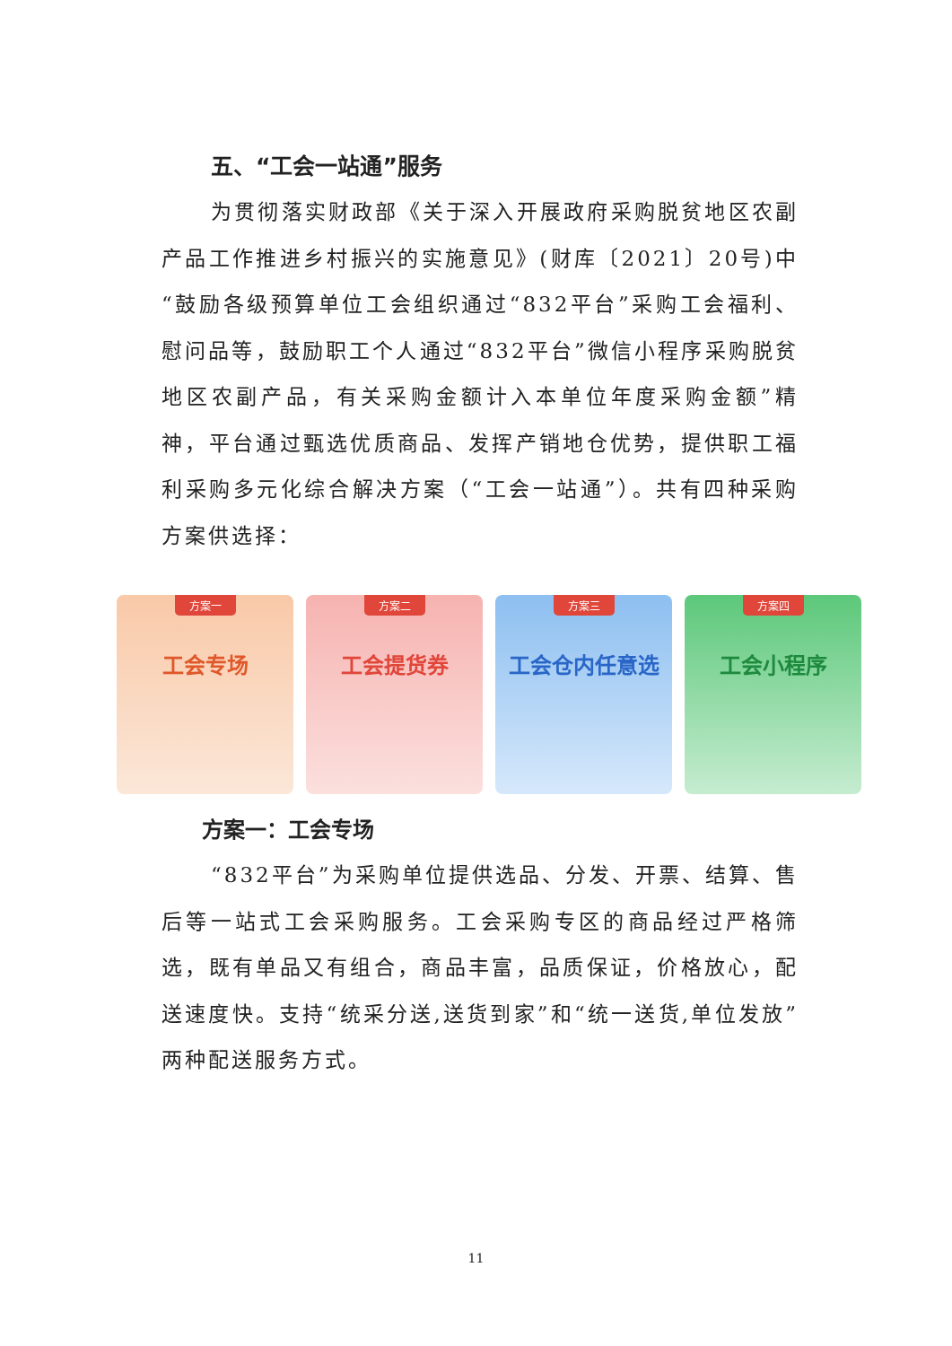五、“工会一站通”服务
为贯彻落实财政部《关于深入开展政府采购脱贫地区农副产品工作推进乡村振兴的实施意见》(财库〔2021〕20号)中“鼓励各级预算单位工会组织通过“832平台”采购工会福利、慰问品等，鼓励职工个人通过“832平台”微信小程序采购脱贫地区农副产品，有关采购金额计入本单位年度采购金额”精神，平台通过甄选优质商品、发挥产销地仓优势，提供职工福利采购多元化综合解决方案（“工会一站通”）。共有四种采购方案供选择：
方案一
工会专场
方案二
工会提货券
方案三
工会仓内任意选
方案四
工会小程序
方案一：工会专场
“832平台”为采购单位提供选品、分发、开票、结算、售后等一站式工会采购服务。工会采购专区的商品经过严格筛选，既有单品又有组合，商品丰富，品质保证，价格放心，配送速度快。支持“统采分送,送货到家”和“统一送货,单位发放”两种配送服务方式。
11